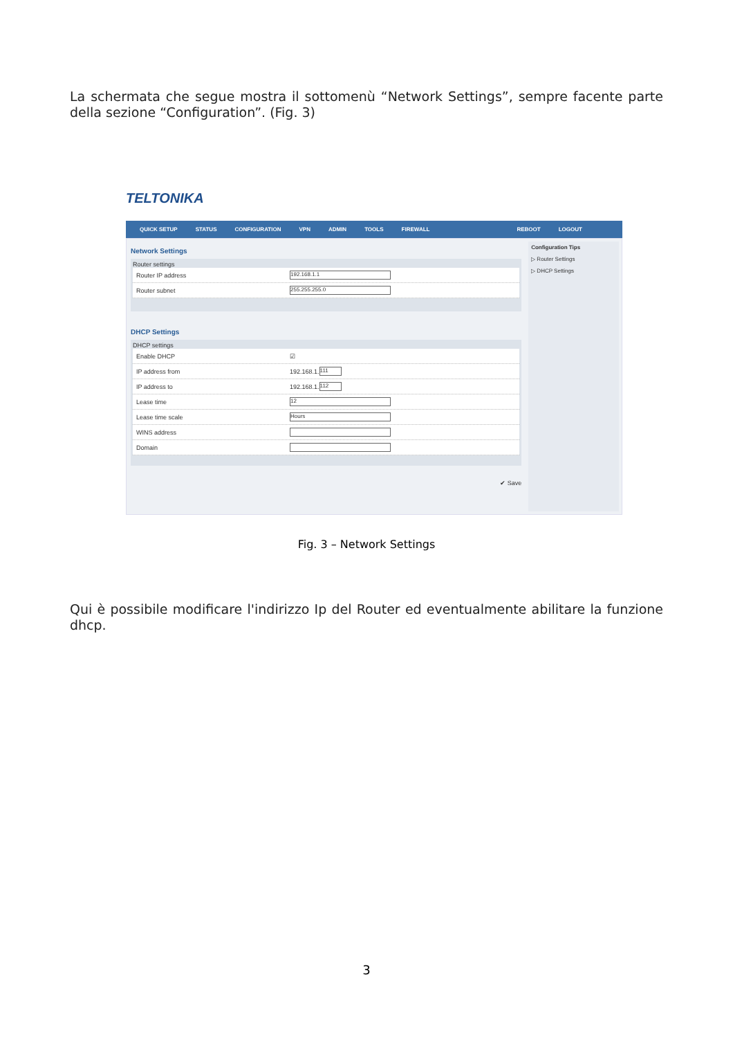La schermata che segue mostra il sottomenù “Network Settings”, sempre facente parte della sezione “Configuration”. (Fig. 3)
TELTONIKA
QUICK SETUP STATUS CONFIGURATION VPN ADMIN TOOLS FIREWALL REBOOT LOGOUT
Network Settings
Router settings
Router IP address
192.168.1.1
Router subnet
255.255.255.0
DHCP Settings
DHCP settings
Enable DHCP ☑
IP address from 192.168.1.
111
IP address to 192.168.1.
112
Lease time
12
Lease time scale
Hours
WINS address
Domain
✔ Save
Configuration Tips
▷ Router Settings
▷ DHCP Settings
Fig. 3 – Network Settings
Qui è possibile modificare l'indirizzo Ip del Router ed eventualmente abilitare la funzione dhcp.
3